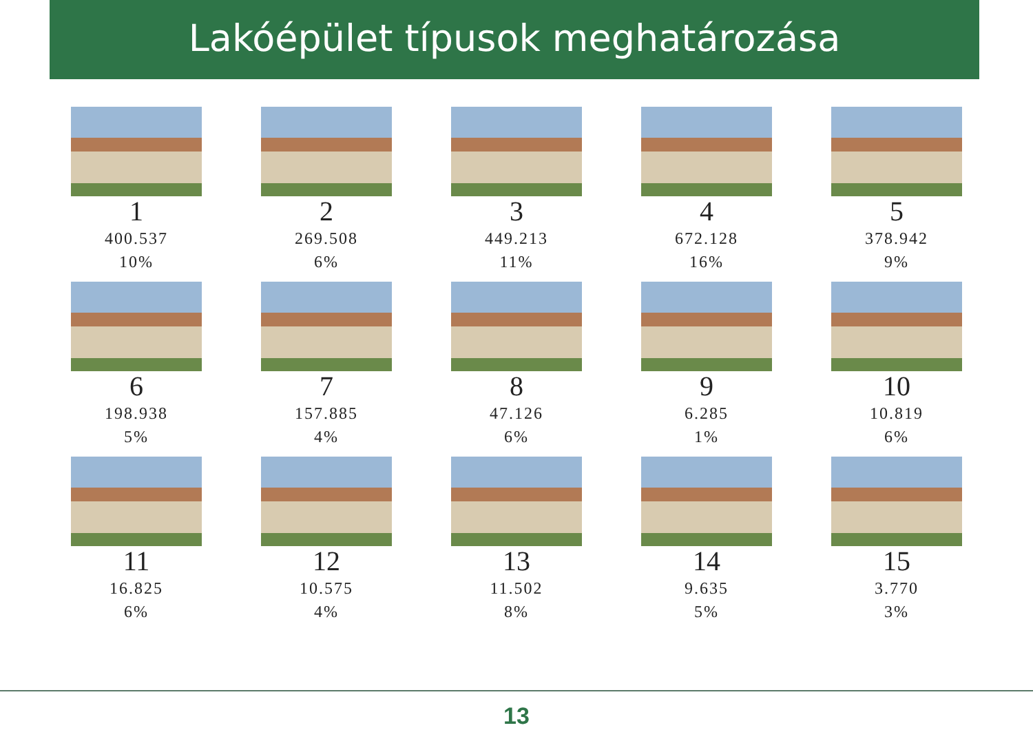Lakóépület típusok meghatározása
1
400.537
10%
2
269.508
6%
3
449.213
11%
4
672.128
16%
5
378.942
9%
6
198.938
5%
7
157.885
4%
8
47.126
6%
9
6.285
1%
10
10.819
6%
11
16.825
6%
12
10.575
4%
13
11.502
8%
14
9.635
5%
15
3.770
3%
13